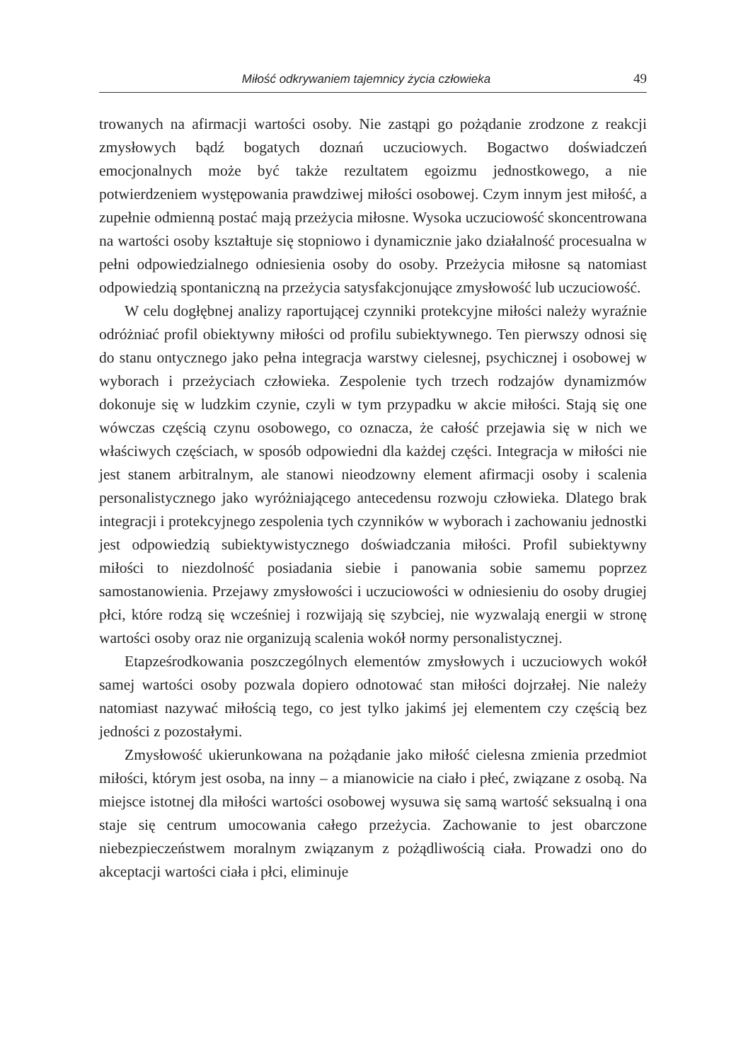Miłość odkrywaniem tajemnicy życia człowieka 49
trowanych na afirmacji wartości osoby. Nie zastąpi go pożądanie zrodzone z reakcji zmysłowych bądź bogatych doznań uczuciowych. Bogactwo doświadczeń emocjonalnych może być także rezultatem egoizmu jednostkowego, a nie potwierdzeniem występowania prawdziwej miłości osobowej. Czym innym jest miłość, a zupełnie odmienną postać mają przeżycia miłosne. Wysoka uczuciowość skoncentrowana na wartości osoby kształtuje się stopniowo i dynamicznie jako działalność procesualna w pełni odpowiedzialnego odniesienia osoby do osoby. Przeżycia miłosne są natomiast odpowiedzią spontaniczną na przeżycia satysfakcjonujące zmysłowość lub uczuciowość.
W celu dogłębnej analizy raportującej czynniki protekcyjne miłości należy wyraźnie odróżniać profil obiektywny miłości od profilu subiektywnego. Ten pierwszy odnosi się do stanu ontycznego jako pełna integracja warstwy cielesnej, psychicznej i osobowej w wyborach i przeżyciach człowieka. Zespolenie tych trzech rodzajów dynamizmów dokonuje się w ludzkim czynie, czyli w tym przypadku w akcie miłości. Stają się one wówczas częścią czynu osobowego, co oznacza, że całość przejawia się w nich we właściwych częściach, w sposób odpowiedni dla każdej części. Integracja w miłości nie jest stanem arbitralnym, ale stanowi nieodzowny element afirmacji osoby i scalenia personalistycznego jako wyróżniającego antecedensu rozwoju człowieka. Dlatego brak integracji i protekcyjnego zespolenia tych czynników w wyborach i zachowaniu jednostki jest odpowiedzią subiektywistycznego doświadczania miłości. Profil subiektywny miłości to niezdolność posiadania siebie i panowania sobie samemu poprzez samostanowienia. Przejawy zmysłowości i uczuciowości w odniesieniu do osoby drugiej płci, które rodzą się wcześniej i rozwijają się szybciej, nie wyzwalają energii w stronę wartości osoby oraz nie organizują scalenia wokół normy personalistycznej.
Etapześrodkowania poszczególnych elementów zmysłowych i uczuciowych wokół samej wartości osoby pozwala dopiero odnotować stan miłości dojrzałej. Nie należy natomiast nazywać miłością tego, co jest tylko jakimś jej elementem czy częścią bez jedności z pozostałymi.
Zmysłowość ukierunkowana na pożądanie jako miłość cielesna zmienia przedmiot miłości, którym jest osoba, na inny – a mianowicie na ciało i płeć, związane z osobą. Na miejsce istotnej dla miłości wartości osobowej wysuwa się samą wartość seksualną i ona staje się centrum umocowania całego przeżycia. Zachowanie to jest obarczone niebezpieczeństwem moralnym związanym z pożądliwością ciała. Prowadzi ono do akceptacji wartości ciała i płci, eliminuje